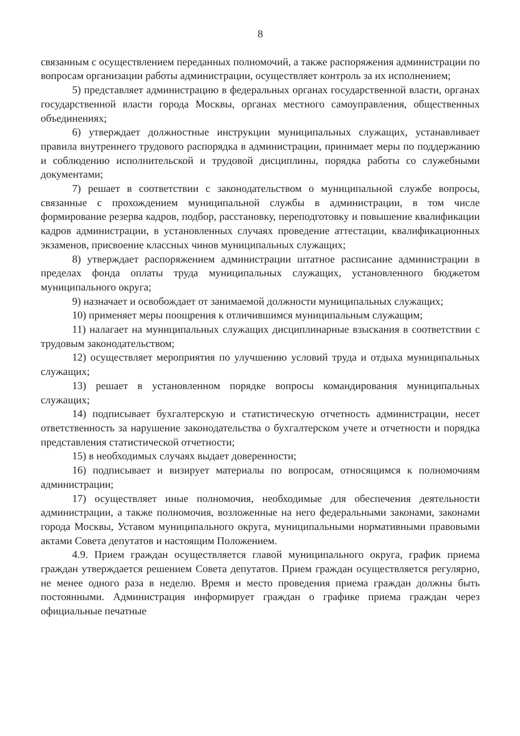8
связанным с осуществлением переданных полномочий, а также распоряжения администрации по вопросам организации работы администрации, осуществляет контроль за их исполнением;
5) представляет администрацию в федеральных органах государственной власти, органах государственной власти города Москвы, органах местного самоуправления, общественных объединениях;
6) утверждает должностные инструкции муниципальных служащих, устанавливает правила внутреннего трудового распорядка в администрации, принимает меры по поддержанию и соблюдению исполнительской и трудовой дисциплины, порядка работы со служебными документами;
7) решает в соответствии с законодательством о муниципальной службе вопросы, связанные с прохождением муниципальной службы в администрации, в том числе формирование резерва кадров, подбор, расстановку, переподготовку и повышение квалификации кадров администрации, в установленных случаях проведение аттестации, квалификационных экзаменов, присвоение классных чинов муниципальных служащих;
8) утверждает распоряжением администрации штатное расписание администрации в пределах фонда оплаты труда муниципальных служащих, установленного бюджетом муниципального округа;
9) назначает и освобождает от занимаемой должности муниципальных служащих;
10) применяет меры поощрения к отличившимся муниципальным служащим;
11) налагает на муниципальных служащих дисциплинарные взыскания в соответствии с трудовым законодательством;
12) осуществляет мероприятия по улучшению условий труда и отдыха муниципальных служащих;
13) решает в установленном порядке вопросы командирования муниципальных служащих;
14) подписывает бухгалтерскую и статистическую отчетность администрации, несет ответственность за нарушение законодательства о бухгалтерском учете и отчетности и порядка представления статистической отчетности;
15) в необходимых случаях выдает доверенности;
16) подписывает и визирует материалы по вопросам, относящимся к полномочиям администрации;
17) осуществляет иные полномочия, необходимые для обеспечения деятельности администрации, а также полномочия, возложенные на него федеральными законами, законами города Москвы, Уставом муниципального округа, муниципальными нормативными правовыми актами Совета депутатов и настоящим Положением.
4.9. Прием граждан осуществляется главой муниципального округа, график приема граждан утверждается решением Совета депутатов. Прием граждан осуществляется регулярно, не менее одного раза в неделю. Время и место проведения приема граждан должны быть постоянными. Администрация информирует граждан о графике приема граждан через официальные печатные